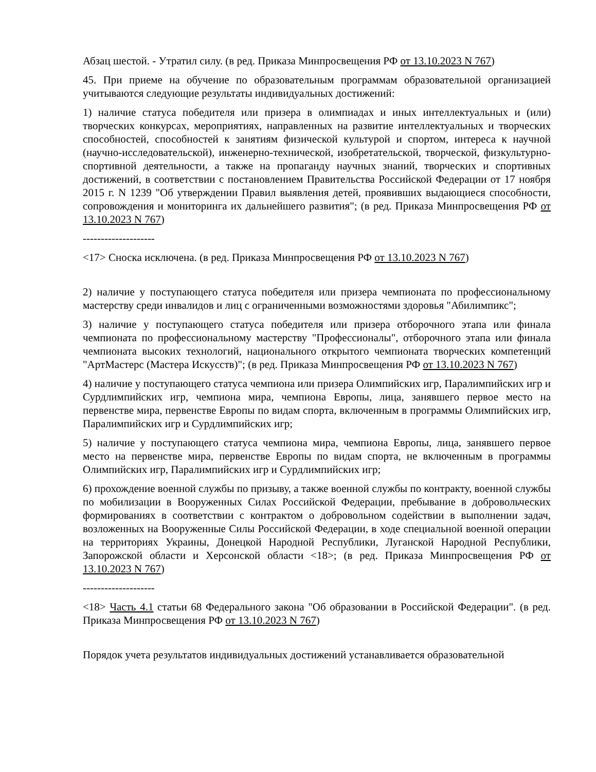Абзац шестой. - Утратил силу. (в ред. Приказа Минпросвещения РФ от 13.10.2023 N 767)
45. При приеме на обучение по образовательным программам образовательной организацией учитываются следующие результаты индивидуальных достижений:
1) наличие статуса победителя или призера в олимпиадах и иных интеллектуальных и (или) творческих конкурсах, мероприятиях, направленных на развитие интеллектуальных и творческих способностей, способностей к занятиям физической культурой и спортом, интереса к научной (научно-исследовательской), инженерно-технической, изобретательской, творческой, физкультурно-спортивной деятельности, а также на пропаганду научных знаний, творческих и спортивных достижений, в соответствии с постановлением Правительства Российской Федерации от 17 ноября 2015 г. N 1239 "Об утверждении Правил выявления детей, проявивших выдающиеся способности, сопровождения и мониторинга их дальнейшего развития"; (в ред. Приказа Минпросвещения РФ от 13.10.2023 N 767)
--------------------
<17> Сноска исключена. (в ред. Приказа Минпросвещения РФ от 13.10.2023 N 767)
2) наличие у поступающего статуса победителя или призера чемпионата по профессиональному мастерству среди инвалидов и лиц с ограниченными возможностями здоровья "Абилимпикс";
3) наличие у поступающего статуса победителя или призера отборочного этапа или финала чемпионата по профессиональному мастерству "Профессионалы", отборочного этапа или финала чемпионата высоких технологий, национального открытого чемпионата творческих компетенций "АртМастерс (Мастера Искусств)"; (в ред. Приказа Минпросвещения РФ от 13.10.2023 N 767)
4) наличие у поступающего статуса чемпиона или призера Олимпийских игр, Паралимпийских игр и Сурдлимпийских игр, чемпиона мира, чемпиона Европы, лица, занявшего первое место на первенстве мира, первенстве Европы по видам спорта, включенным в программы Олимпийских игр, Паралимпийских игр и Сурдлимпийских игр;
5) наличие у поступающего статуса чемпиона мира, чемпиона Европы, лица, занявшего первое место на первенстве мира, первенстве Европы по видам спорта, не включенным в программы Олимпийских игр, Паралимпийских игр и Сурдлимпийских игр;
6) прохождение военной службы по призыву, а также военной службы по контракту, военной службы по мобилизации в Вооруженных Силах Российской Федерации, пребывание в добровольческих формированиях в соответствии с контрактом о добровольном содействии в выполнении задач, возложенных на Вооруженные Силы Российской Федерации, в ходе специальной военной операции на территориях Украины, Донецкой Народной Республики, Луганской Народной Республики, Запорожской области и Херсонской области <18>; (в ред. Приказа Минпросвещения РФ от 13.10.2023 N 767)
--------------------
<18> Часть 4.1 статьи 68 Федерального закона "Об образовании в Российской Федерации". (в ред. Приказа Минпросвещения РФ от 13.10.2023 N 767)
Порядок учета результатов индивидуальных достижений устанавливается образовательной